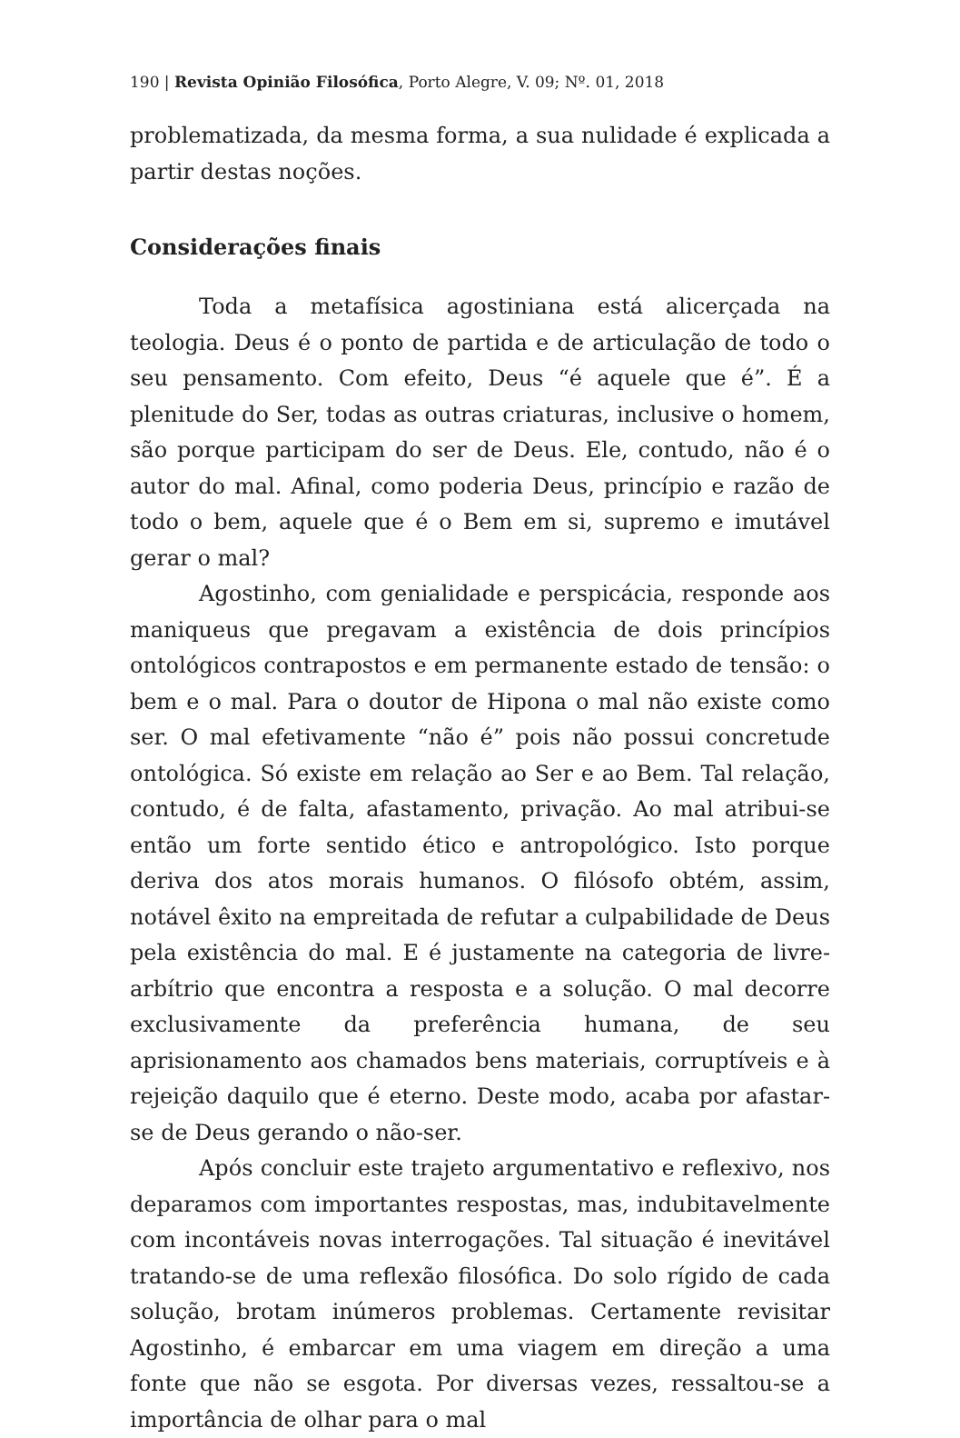190 | Revista Opinião Filosófica, Porto Alegre, V. 09; Nº. 01, 2018
problematizada, da mesma forma, a sua nulidade é explicada a partir destas noções.
Considerações finais
Toda a metafísica agostiniana está alicerçada na teologia. Deus é o ponto de partida e de articulação de todo o seu pensamento. Com efeito, Deus “é aquele que é”. É a plenitude do Ser, todas as outras criaturas, inclusive o homem, são porque participam do ser de Deus. Ele, contudo, não é o autor do mal. Afinal, como poderia Deus, princípio e razão de todo o bem, aquele que é o Bem em si, supremo e imutável gerar o mal?
Agostinho, com genialidade e perspicácia, responde aos maniqueus que pregavam a existência de dois princípios ontológicos contrapostos e em permanente estado de tensão: o bem e o mal. Para o doutor de Hipona o mal não existe como ser. O mal efetivamente “não é” pois não possui concretude ontológica. Só existe em relação ao Ser e ao Bem. Tal relação, contudo, é de falta, afastamento, privação. Ao mal atribui-se então um forte sentido ético e antropológico. Isto porque deriva dos atos morais humanos. O filósofo obtém, assim, notável êxito na empreitada de refutar a culpabilidade de Deus pela existência do mal. E é justamente na categoria de livre-arbítrio que encontra a resposta e a solução. O mal decorre exclusivamente da preferência humana, de seu aprisionamento aos chamados bens materiais, corruptíveis e à rejeição daquilo que é eterno. Deste modo, acaba por afastar-se de Deus gerando o não-ser.
Após concluir este trajeto argumentativo e reflexivo, nos deparamos com importantes respostas, mas, indubitavelmente com incontáveis novas interrogações. Tal situação é inevitável tratando-se de uma reflexão filosófica. Do solo rígido de cada solução, brotam inúmeros problemas. Certamente revisitar Agostinho, é embarcar em uma viagem em direção a uma fonte que não se esgota. Por diversas vezes, ressaltou-se a importância de olhar para o mal